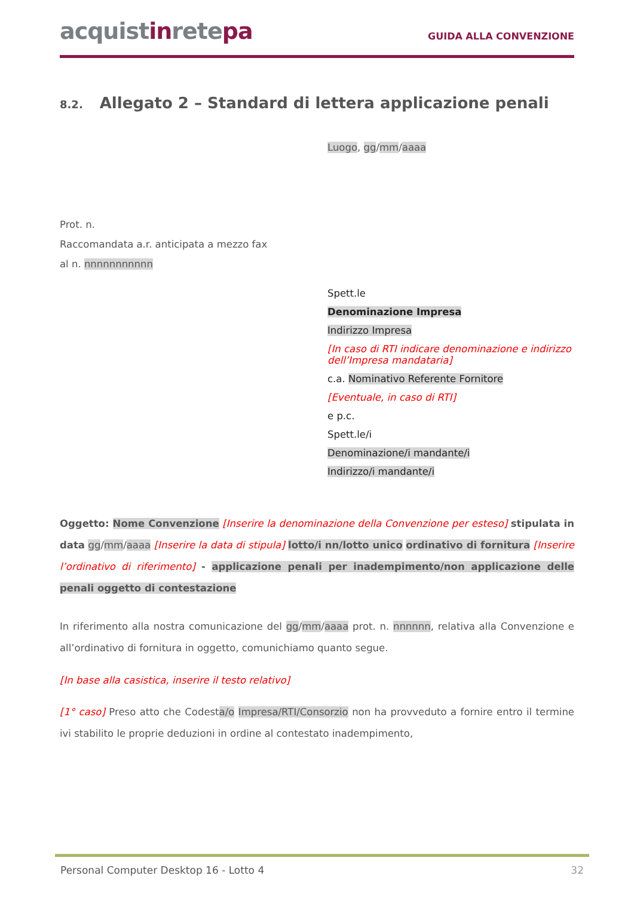acquistinretepa
GUIDA ALLA CONVENZIONE
8.2. Allegato 2 – Standard di lettera applicazione penali
Luogo, gg/mm/aaaa
Prot. n.
Raccomandata a.r. anticipata a mezzo fax
al n. nnnnnnnnnnn
Spett.le
Denominazione Impresa
Indirizzo Impresa
[In caso di RTI indicare denominazione e indirizzo dell’Impresa mandataria]
c.a. Nominativo Referente Fornitore
[Eventuale, in caso di RTI]
e p.c.
Spett.le/i
Denominazione/i mandante/i
Indirizzo/i mandante/i
Oggetto: Nome Convenzione [Inserire la denominazione della Convenzione per esteso] stipulata in data gg/mm/aaaa [Inserire la data di stipula] lotto/i nn/lotto unico ordinativo di fornitura [Inserire l’ordinativo di riferimento] - applicazione penali per inadempimento/non applicazione delle penali oggetto di contestazione
In riferimento alla nostra comunicazione del gg/mm/aaaa prot. n. nnnnnn, relativa alla Convenzione e all’ordinativo di fornitura in oggetto, comunichiamo quanto segue.
[In base alla casistica, inserire il testo relativo]
[1° caso] Preso atto che Codesta/o Impresa/RTI/Consorzio non ha provveduto a fornire entro il termine ivi stabilito le proprie deduzioni in ordine al contestato inadempimento,
Personal Computer Desktop 16 - Lotto 4 32